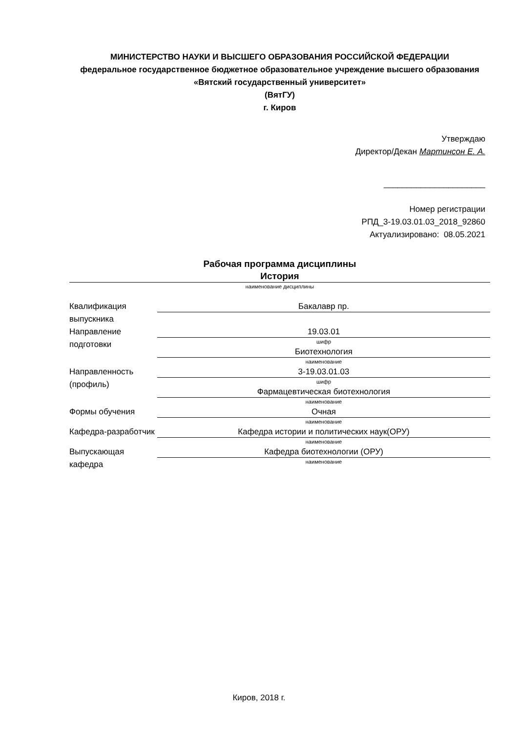МИНИСТЕРСТВО НАУКИ И ВЫСШЕГО ОБРАЗОВАНИЯ РОССИЙСКОЙ ФЕДЕРАЦИИ
федеральное государственное бюджетное образовательное учреждение высшего образования «Вятский государственный университет»
(ВятГУ)
г. Киров
Утверждаю
Директор/Декан Мартинсон Е. А.
______________________
Номер регистрации
РПД_3-19.03.01.03_2018_92860
Актуализировано: 08.05.2021
Рабочая программа дисциплины
История
наименование дисциплины
| Квалификация выпускника | Бакалавр пр. |
| Направление подготовки | 19.03.01 шифр |
| | Биотехнология наименование |
| Направленность (профиль) | 3-19.03.01.03 шифр |
| | Фармацевтическая биотехнология наименование |
| Формы обучения | Очная наименование |
| Кафедра-разработчик | Кафедра истории и политических наук(ОРУ) наименование |
| Выпускающая кафедра | Кафедра биотехнологии (ОРУ) наименование |
Киров, 2018 г.